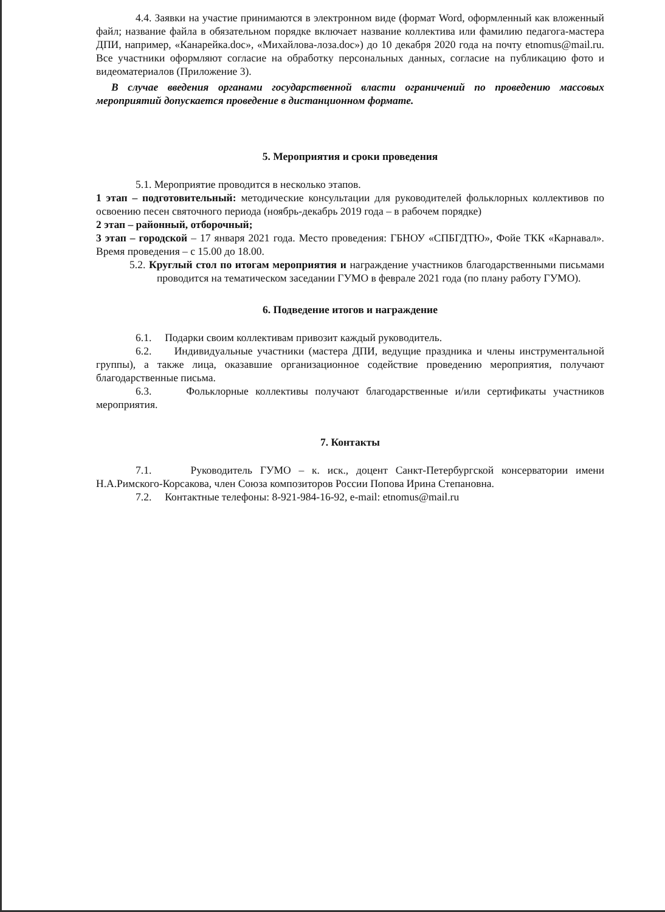4.4. Заявки на участие принимаются в электронном виде (формат Word, оформленный как вложенный файл; название файла в обязательном порядке включает название коллектива или фамилию педагога-мастера ДПИ, например, «Канарейка.doc», «Михайлова-лоза.doc») до 10 декабря 2020 года на почту etnomus@mail.ru. Все участники оформляют согласие на обработку персональных данных, согласие на публикацию фото и видеоматериалов (Приложение 3).
В случае введения органами государственной власти ограничений по проведению массовых мероприятий допускается проведение в дистанционном формате.
5. Мероприятия и сроки проведения
5.1. Мероприятие проводится в несколько этапов.
1 этап – подготовительный: методические консультации для руководителей фольклорных коллективов по освоению песен святочного периода (ноябрь-декабрь 2019 года – в рабочем порядке)
2 этап – районный, отборочный;
3 этап – городской – 17 января 2021 года. Место проведения: ГБНОУ «СПБГДТЮ», Фойе ТКК «Карнавал». Время проведения – с 15.00 до 18.00.
5.2. Круглый стол по итогам мероприятия и награждение участников благодарственными письмами проводится на тематическом заседании ГУМО в феврале 2021 года (по плану работу ГУМО).
6. Подведение итогов и награждение
6.1. Подарки своим коллективам привозит каждый руководитель.
6.2. Индивидуальные участники (мастера ДПИ, ведущие праздника и члены инструментальной группы), а также лица, оказавшие организационное содействие проведению мероприятия, получают благодарственные письма.
6.3. Фольклорные коллективы получают благодарственные и/или сертификаты участников мероприятия.
7. Контакты
7.1. Руководитель ГУМО – к. иск., доцент Санкт-Петербургской консерватории имени Н.А.Римского-Корсакова, член Союза композиторов России Попова Ирина Степановна.
7.2. Контактные телефоны: 8-921-984-16-92, e-mail: etnomus@mail.ru